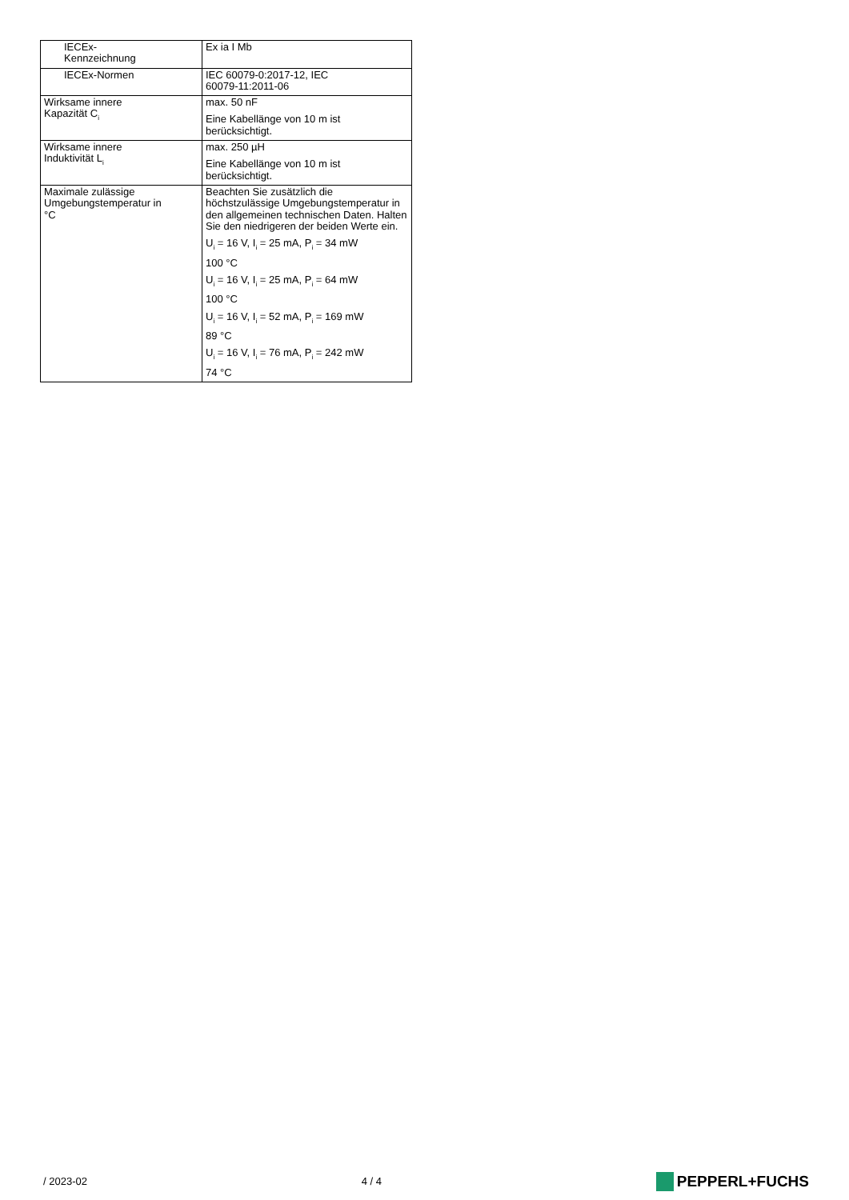| IECEx- Kennzeichnung | Ex ia I Mb |
| IECEx-Normen | IEC 60079-0:2017-12, IEC 60079-11:2011-06 |
| Wirksame innere Kapazität C<sub>i</sub> | max. 50 nF Eine Kabellänge von 10 m ist berücksichtigt. |
| Wirksame innere Induktivität L<sub>i</sub> | max. 250 µH Eine Kabellänge von 10 m ist berücksichtigt. |
| Maximale zulässige Umgebungstemperatur in °C | Beachten Sie zusätzlich die höchstzulässige Umgebungstemperatur in den allgemeinen technischen Daten. Halten Sie den niedrigeren der beiden Werte ein. U<sub>i</sub> = 16 V, I<sub>i</sub> = 25 mA, P<sub>i</sub> = 34 mW 100 °C U<sub>i</sub> = 16 V, I<sub>i</sub> = 25 mA, P<sub>i</sub> = 64 mW 100 °C U<sub>i</sub> = 16 V, I<sub>i</sub> = 52 mA, P<sub>i</sub> = 169 mW 89 °C U<sub>i</sub> = 16 V, I<sub>i</sub> = 76 mA, P<sub>i</sub> = 242 mW 74 °C |
/ 2023-02 4 / 4
PEPPERL+FUCHS